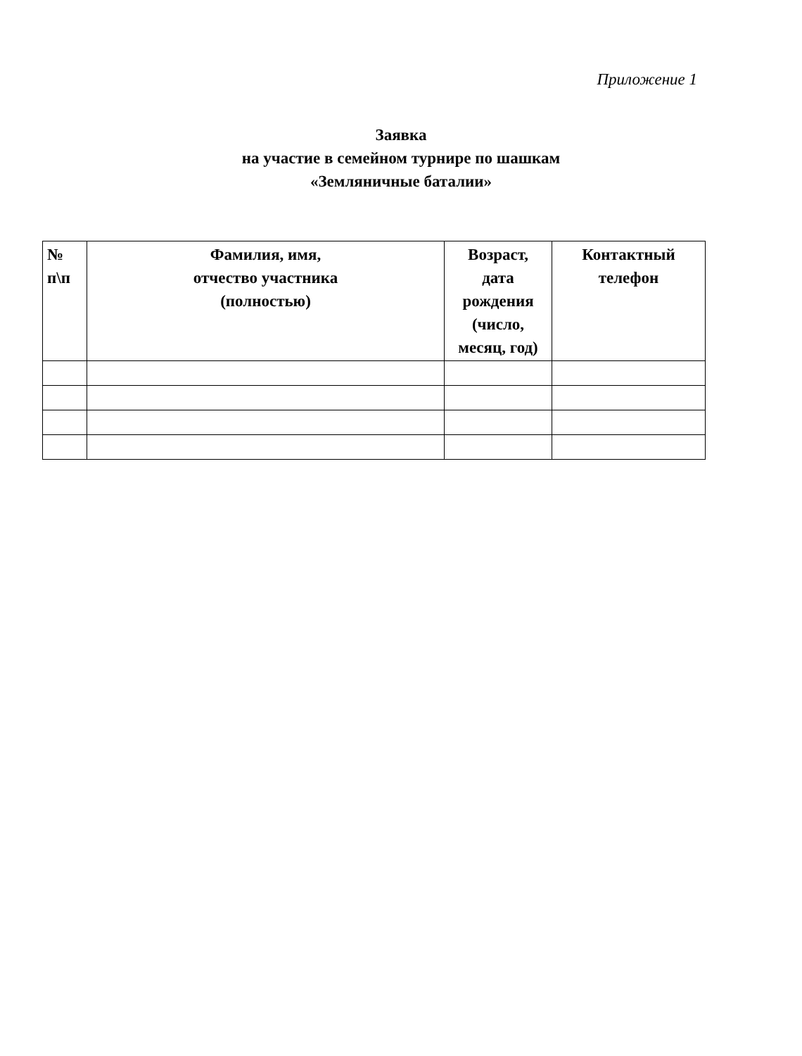Приложение 1
Заявка
на участие в семейном турнире по шашкам
«Земляничные баталии»
| № п\п | Фамилия, имя, отчество участника (полностью) | Возраст, дата рождения (число, месяц, год) | Контактный телефон |
| --- | --- | --- | --- |